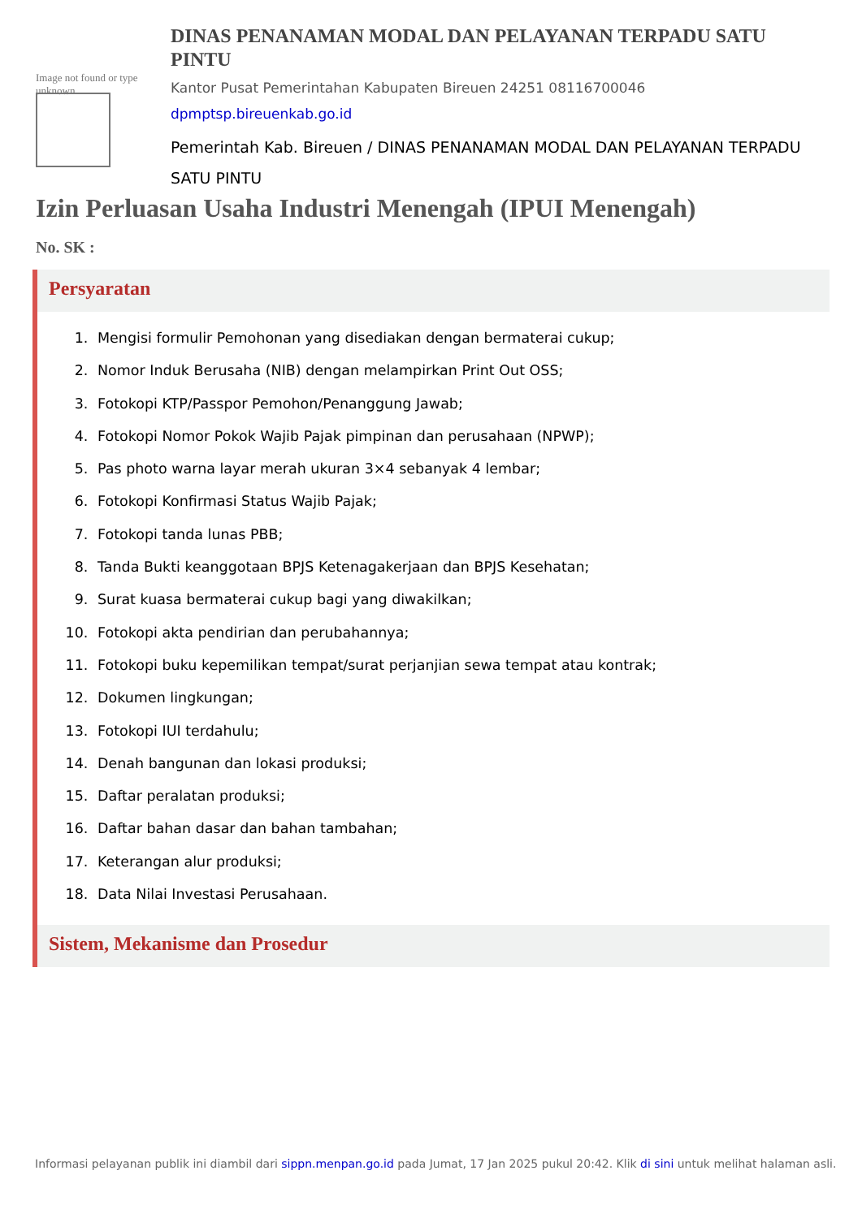Image not found or type unknown
DINAS PENANAMAN MODAL DAN PELAYANAN TERPADU SATU PINTU
Kantor Pusat Pemerintahan Kabupaten Bireuen 24251 08116700046
dpmptsp.bireuenkab.go.id
Pemerintah Kab. Bireuen / DINAS PENANAMAN MODAL DAN PELAYANAN TERPADU SATU PINTU
Izin Perluasan Usaha Industri Menengah (IPUI Menengah)
No. SK :
Persyaratan
1. Mengisi formulir Pemohonan yang disediakan dengan bermaterai cukup;
2. Nomor Induk Berusaha (NIB) dengan melampirkan Print Out OSS;
3. Fotokopi KTP/Passpor Pemohon/Penanggung Jawab;
4. Fotokopi Nomor Pokok Wajib Pajak pimpinan dan perusahaan (NPWP);
5. Pas photo warna layar merah ukuran 3×4 sebanyak 4 lembar;
6. Fotokopi Konfirmasi Status Wajib Pajak;
7. Fotokopi tanda lunas PBB;
8. Tanda Bukti keanggotaan BPJS Ketenagakerjaan dan BPJS Kesehatan;
9. Surat kuasa bermaterai cukup bagi yang diwakilkan;
10. Fotokopi akta pendirian dan perubahannya;
11. Fotokopi buku kepemilikan tempat/surat perjanjian sewa tempat atau kontrak;
12. Dokumen lingkungan;
13. Fotokopi IUI terdahulu;
14. Denah bangunan dan lokasi produksi;
15. Daftar peralatan produksi;
16. Daftar bahan dasar dan bahan tambahan;
17. Keterangan alur produksi;
18. Data Nilai Investasi Perusahaan.
Sistem, Mekanisme dan Prosedur
Informasi pelayanan publik ini diambil dari sippn.menpan.go.id pada Jumat, 17 Jan 2025 pukul 20:42. Klik di sini untuk melihat halaman asli.